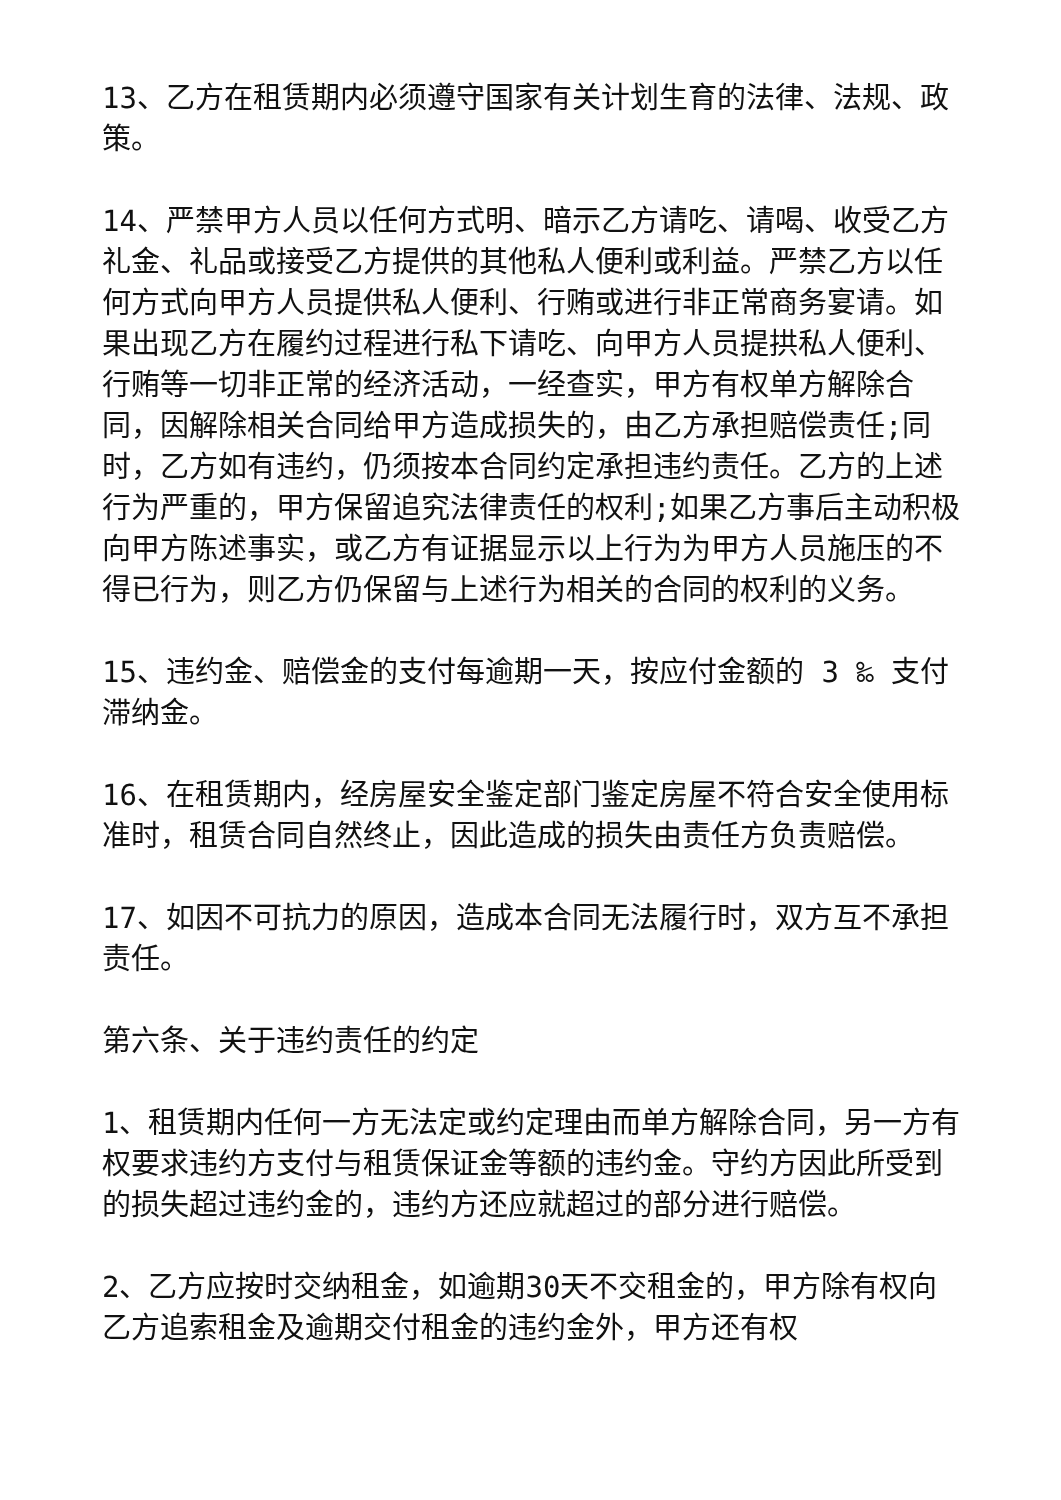13、乙方在租赁期内必须遵守国家有关计划生育的法律、法规、政策。
14、严禁甲方人员以任何方式明、暗示乙方请吃、请喝、收受乙方礼金、礼品或接受乙方提供的其他私人便利或利益。严禁乙方以任何方式向甲方人员提供私人便利、行贿或进行非正常商务宴请。如果出现乙方在履约过程进行私下请吃、向甲方人员提拱私人便利、行贿等一切非正常的经济活动，一经查实，甲方有权单方解除合同，因解除相关合同给甲方造成损失的，由乙方承担赔偿责任;同时，乙方如有违约，仍须按本合同约定承担违约责任。乙方的上述行为严重的，甲方保留追究法律责任的权利;如果乙方事后主动积极向甲方陈述事实，或乙方有证据显示以上行为为甲方人员施压的不得已行为，则乙方仍保留与上述行为相关的合同的权利的义务。
15、违约金、赔偿金的支付每逾期一天，按应付金额的 3 ‰ 支付滞纳金。
16、在租赁期内，经房屋安全鉴定部门鉴定房屋不符合安全使用标准时，租赁合同自然终止，因此造成的损失由责任方负责赔偿。
17、如因不可抗力的原因，造成本合同无法履行时，双方互不承担责任。
第六条、关于违约责任的约定
1、租赁期内任何一方无法定或约定理由而单方解除合同，另一方有权要求违约方支付与租赁保证金等额的违约金。守约方因此所受到的损失超过违约金的，违约方还应就超过的部分进行赔偿。
2、乙方应按时交纳租金，如逾期30天不交租金的，甲方除有权向乙方追索租金及逾期交付租金的违约金外，甲方还有权